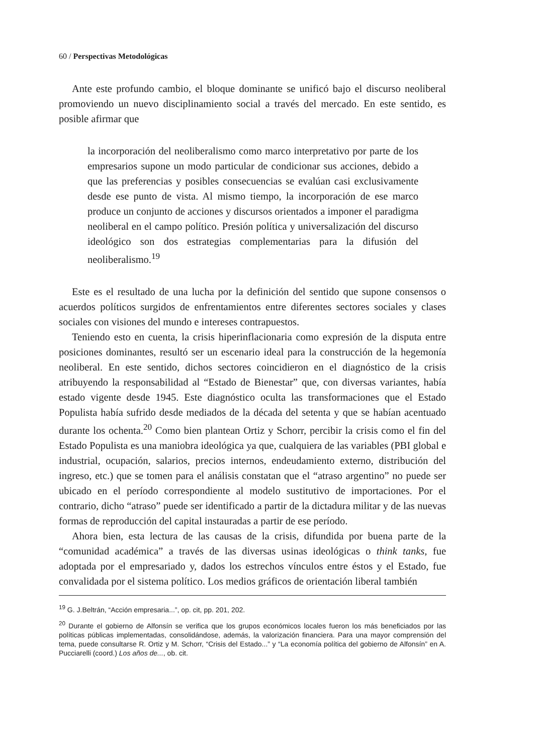60 / Perspectivas Metodológicas
Ante este profundo cambio, el bloque dominante se unificó bajo el discurso neoliberal promoviendo un nuevo disciplinamiento social a través del mercado. En este sentido, es posible afirmar que
la incorporación del neoliberalismo como marco interpretativo por parte de los empresarios supone un modo particular de condicionar sus acciones, debido a que las preferencias y posibles consecuencias se evalúan casi exclusivamente desde ese punto de vista. Al mismo tiempo, la incorporación de ese marco produce un conjunto de acciones y discursos orientados a imponer el paradigma neoliberal en el campo político. Presión política y universalización del discurso ideológico son dos estrategias complementarias para la difusión del neoliberalismo.<sup>19</sup>
Este es el resultado de una lucha por la definición del sentido que supone consensos o acuerdos políticos surgidos de enfrentamientos entre diferentes sectores sociales y clases sociales con visiones del mundo e intereses contrapuestos.
Teniendo esto en cuenta, la crisis hiperinflacionaria como expresión de la disputa entre posiciones dominantes, resultó ser un escenario ideal para la construcción de la hegemonía neoliberal. En este sentido, dichos sectores coincidieron en el diagnóstico de la crisis atribuyendo la responsabilidad al “Estado de Bienestar” que, con diversas variantes, había estado vigente desde 1945. Este diagnóstico oculta las transformaciones que el Estado Populista había sufrido desde mediados de la década del setenta y que se habían acentuado durante los ochenta.<sup>20</sup> Como bien plantean Ortiz y Schorr, percibir la crisis como el fin del Estado Populista es una maniobra ideológica ya que, cualquiera de las variables (PBI global e industrial, ocupación, salarios, precios internos, endeudamiento externo, distribución del ingreso, etc.) que se tomen para el análisis constatan que el “atraso argentino” no puede ser ubicado en el período correspondiente al modelo sustitutivo de importaciones. Por el contrario, dicho “atraso” puede ser identificado a partir de la dictadura militar y de las nuevas formas de reproducción del capital instauradas a partir de ese período.
Ahora bien, esta lectura de las causas de la crisis, difundida por buena parte de la “comunidad académica” a través de las diversas usinas ideológicas o think tanks, fue adoptada por el empresariado y, dados los estrechos vínculos entre éstos y el Estado, fue convalidada por el sistema político. Los medios gráficos de orientación liberal también
<sup>19</sup> G. J.Beltrán, “Acción empresaria...”, op. cit, pp. 201, 202.
<sup>20</sup> Durante el gobierno de Alfonsín se verifica que los grupos económicos locales fueron los más beneficiados por las políticas públicas implementadas, consolidándose, además, la valorización financiera. Para una mayor comprensión del tema, puede consultarse R. Ortiz y M. Schorr, “Crisis del Estado...” y “La economía política del gobierno de Alfonsín” en A. Pucciarelli (coord.) Los años de..., ob. cit.